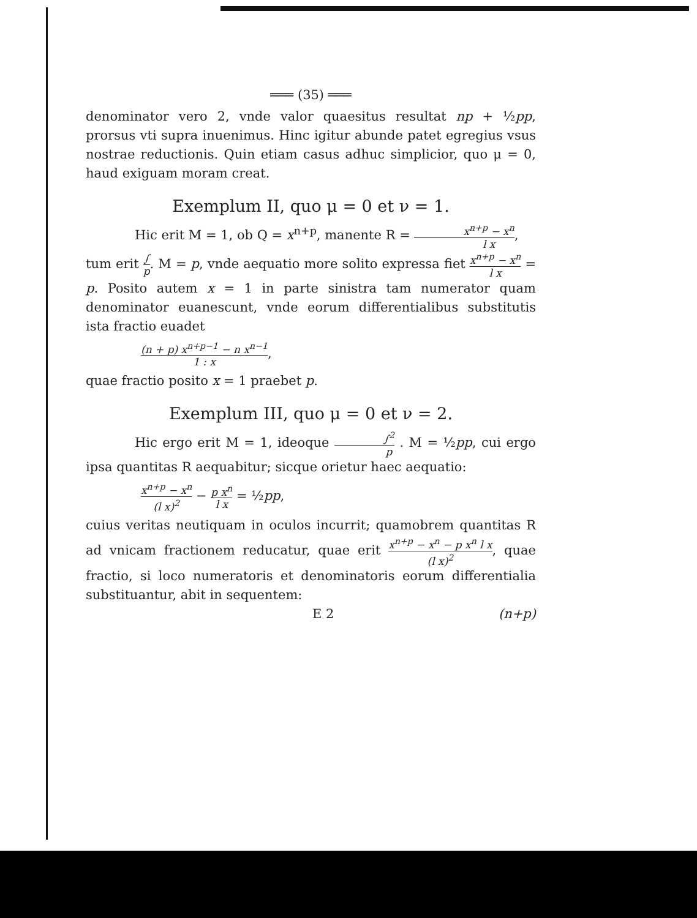═══ (35) ═══
denominator vero 2, vnde valor quaesitus resultat np + ½pp, prorsus vti supra inuenimus. Hinc igitur abunde patet egregius vsus nostrae reductionis. Quin etiam casus adhuc simplicior, quo μ = 0, haud exiguam moram creat.
Exemplum II, quo μ = 0 et ν = 1.
Hic erit M = 1, ob Q = x<sup>n+p</sup>, manente R = x<sup>n+p</sup> − x<sup>n</sup> l x,
tum erit ∫ p. M = p, vnde aequatio more solito expressa fiet x<sup>n+p</sup> − x<sup>n</sup> l x = p. Posito autem x = 1 in parte sinistra tam numerator quam denominator euanescunt, vnde eorum differentialibus substitutis ista fractio euadet
(n + p) x<sup>n+p−1</sup> − n x<sup>n−1</sup> 1 : x,
quae fractio posito x = 1 praebet p.
Exemplum III, quo μ = 0 et ν = 2.
Hic ergo erit M = 1, ideoque ∫<sup>2</sup> p . M = ½pp, cui ergo ipsa quantitas R aequabitur; sicque orietur haec aequatio:
x<sup>n+p</sup> − x<sup>n</sup> (l x)<sup>2</sup> − p x<sup>n</sup> l x = ½pp,
cuius veritas neutiquam in oculos incurrit; quamobrem quantitas R ad vnicam fractionem reducatur, quae erit x<sup>n+p</sup> − x<sup>n</sup> − p x<sup>n</sup> l x (l x)<sup>2</sup>, quae fractio, si loco numeratoris et denominatoris eorum differentialia substituantur, abit in sequentem:
E 2 (n+p)